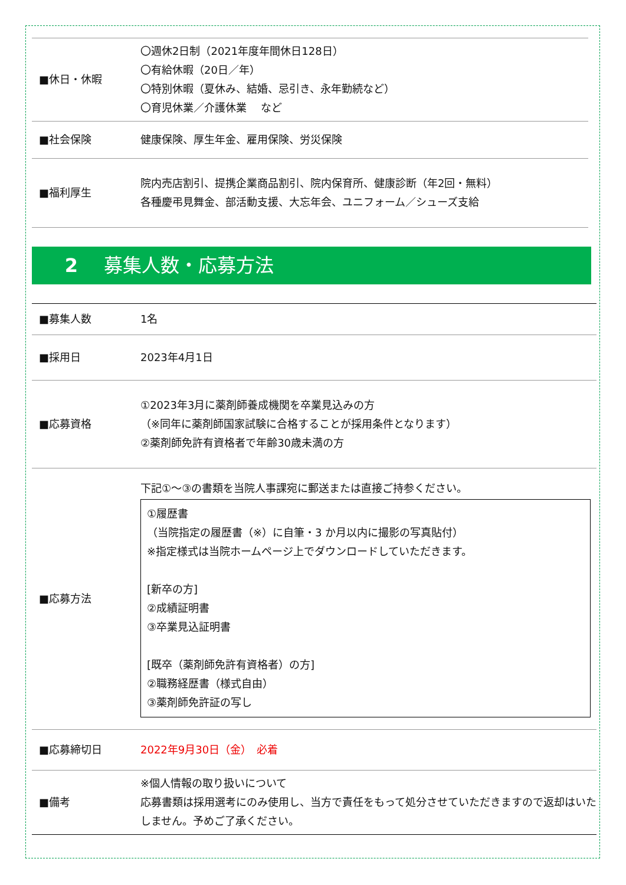| ■休日・休暇 | 〇週休2日制（2021年度年間休日128日） 〇有給休暇（20日／年） 〇特別休暇（夏休み、結婚、忌引き、永年勤続など） 〇育児休業／介護休業 など |
| ■社会保険 | 健康保険、厚生年金、雇用保険、労災保険 |
| ■福利厚生 | 院内売店割引、提携企業商品割引、院内保育所、健康診断（年2回・無料） 各種慶弔見舞金、部活動支援、大忘年会、ユニフォーム／シューズ支給 |
2 募集人数・応募方法
| ■募集人数 | 1名 |
| ■採用日 | 2023年4月1日 |
| ■応募資格 | ①2023年3月に薬剤師養成機関を卒業見込みの方 （※同年に薬剤師国家試験に合格することが採用条件となります） ②薬剤師免許有資格者で年齢30歳未満の方 |
| ■応募方法 | 下記①～③の書類を当院人事課宛に郵送または直接ご持参ください。 ①履歴書 （当院指定の履歴書（※）に自筆・3 か月以内に撮影の写真貼付） ※指定様式は当院ホームページ上でダウンロードしていただきます。 [新卒の方] ②成績証明書 ③卒業見込証明書 [既卒（薬剤師免許有資格者）の方] ②職務経歴書（様式自由） ③薬剤師免許証の写し |
| ■応募締切日 | 2022年9月30日（金） 必着 |
| ■備考 | ※個人情報の取り扱いについて 応募書類は採用選考にのみ使用し、当方で責任をもって処分させていただきますので返却はいたしません。予めご了承ください。 |